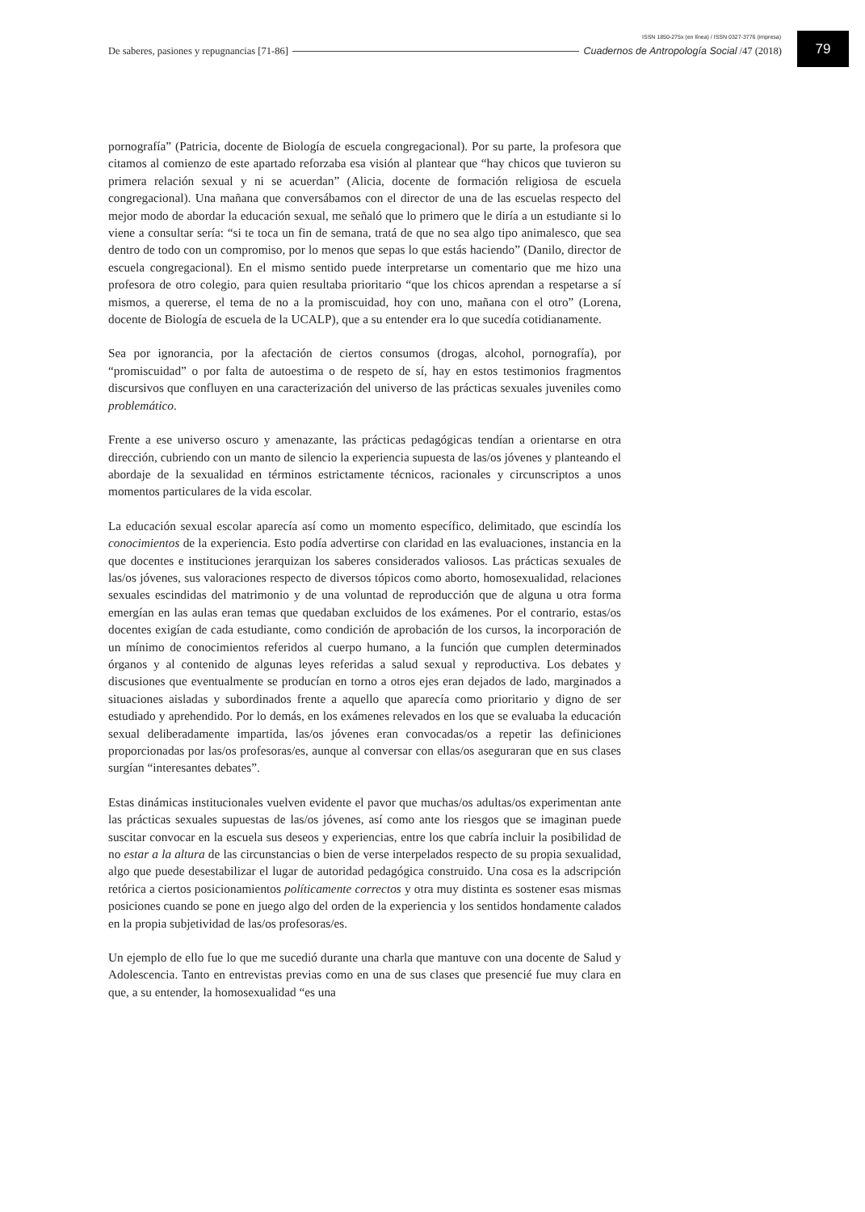ISSN 1850-275x (en línea) / ISSN 0327-3776 (impresa)
De saberes, pasiones y repugnancias [71-86] Cuadernos de Antropología Social /47 (2018)
79
pornografía” (Patricia, docente de Biología de escuela congregacional). Por su parte, la profesora que citamos al comienzo de este apartado reforzaba esa visión al plantear que “hay chicos que tuvieron su primera relación sexual y ni se acuerdan” (Alicia, docente de formación religiosa de escuela congregacional). Una mañana que conversábamos con el director de una de las escuelas respecto del mejor modo de abordar la educación sexual, me señaló que lo primero que le diría a un estudiante si lo viene a consultar sería: “si te toca un fin de semana, tratá de que no sea algo tipo animalesco, que sea dentro de todo con un compromiso, por lo menos que sepas lo que estás haciendo” (Danilo, director de escuela congregacional). En el mismo sentido puede interpretarse un comentario que me hizo una profesora de otro colegio, para quien resultaba prioritario “que los chicos aprendan a respetarse a sí mismos, a quererse, el tema de no a la promiscuidad, hoy con uno, mañana con el otro” (Lorena, docente de Biología de escuela de la UCALP), que a su entender era lo que sucedía cotidianamente.
Sea por ignorancia, por la afectación de ciertos consumos (drogas, alcohol, pornografía), por “promiscuidad” o por falta de autoestima o de respeto de sí, hay en estos testimonios fragmentos discursivos que confluyen en una caracterización del universo de las prácticas sexuales juveniles como problemático.
Frente a ese universo oscuro y amenazante, las prácticas pedagógicas tendían a orientarse en otra dirección, cubriendo con un manto de silencio la experiencia supuesta de las/os jóvenes y planteando el abordaje de la sexualidad en términos estrictamente técnicos, racionales y circunscriptos a unos momentos particulares de la vida escolar.
La educación sexual escolar aparecía así como un momento específico, delimitado, que escindía los conocimientos de la experiencia. Esto podía advertirse con claridad en las evaluaciones, instancia en la que docentes e instituciones jerarquizan los saberes considerados valiosos. Las prácticas sexuales de las/os jóvenes, sus valoraciones respecto de diversos tópicos como aborto, homosexualidad, relaciones sexuales escindidas del matrimonio y de una voluntad de reproducción que de alguna u otra forma emergían en las aulas eran temas que quedaban excluidos de los exámenes. Por el contrario, estas/os docentes exigían de cada estudiante, como condición de aprobación de los cursos, la incorporación de un mínimo de conocimientos referidos al cuerpo humano, a la función que cumplen determinados órganos y al contenido de algunas leyes referidas a salud sexual y reproductiva. Los debates y discusiones que eventualmente se producían en torno a otros ejes eran dejados de lado, marginados a situaciones aisladas y subordinados frente a aquello que aparecía como prioritario y digno de ser estudiado y aprehendido. Por lo demás, en los exámenes relevados en los que se evaluaba la educación sexual deliberadamente impartida, las/os jóvenes eran convocadas/os a repetir las definiciones proporcionadas por las/os profesoras/es, aunque al conversar con ellas/os aseguraran que en sus clases surgían “interesantes debates”.
Estas dinámicas institucionales vuelven evidente el pavor que muchas/os adultas/os experimentan ante las prácticas sexuales supuestas de las/os jóvenes, así como ante los riesgos que se imaginan puede suscitar convocar en la escuela sus deseos y experiencias, entre los que cabría incluir la posibilidad de no estar a la altura de las circunstancias o bien de verse interpelados respecto de su propia sexualidad, algo que puede desestabilizar el lugar de autoridad pedagógica construido. Una cosa es la adscripción retórica a ciertos posicionamientos políticamente correctos y otra muy distinta es sostener esas mismas posiciones cuando se pone en juego algo del orden de la experiencia y los sentidos hondamente calados en la propia subjetividad de las/os profesoras/es.
Un ejemplo de ello fue lo que me sucedió durante una charla que mantuve con una docente de Salud y Adolescencia. Tanto en entrevistas previas como en una de sus clases que presencié fue muy clara en que, a su entender, la homosexualidad “es una